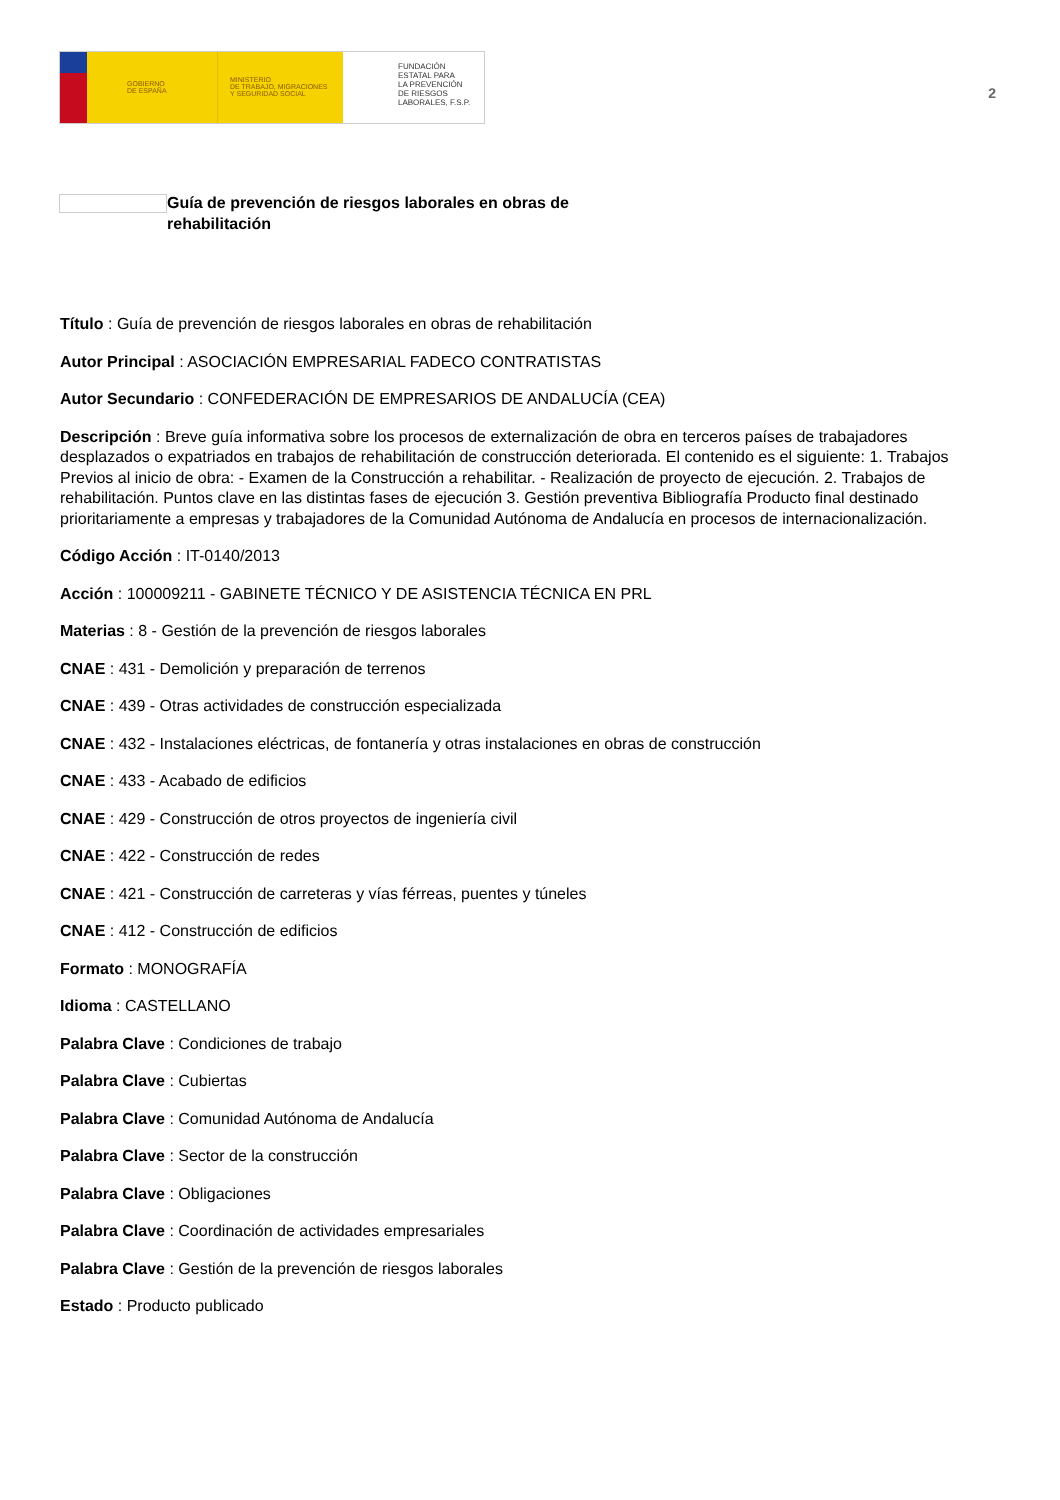GOBIERNO
DE ESPAÑA
MINISTERIO
DE TRABAJO, MIGRACIONES
Y SEGURIDAD SOCIAL
FUNDACIÓN
ESTATAL PARA
LA PREVENCIÓN
DE RIESGOS
LABORALES, F.S.P.
2
Guía de prevención de riesgos laborales en obras de rehabilitación
Título : Guía de prevención de riesgos laborales en obras de rehabilitación
Autor Principal : ASOCIACIÓN EMPRESARIAL FADECO CONTRATISTAS
Autor Secundario : CONFEDERACIÓN DE EMPRESARIOS DE ANDALUCÍA (CEA)
Descripción : Breve guía informativa sobre los procesos de externalización de obra en terceros países de trabajadores desplazados o expatriados en trabajos de rehabilitación de construcción deteriorada. El contenido es el siguiente: 1. Trabajos Previos al inicio de obra: - Examen de la Construcción a rehabilitar. - Realización de proyecto de ejecución. 2. Trabajos de rehabilitación. Puntos clave en las distintas fases de ejecución 3. Gestión preventiva Bibliografía Producto final destinado prioritariamente a empresas y trabajadores de la Comunidad Autónoma de Andalucía en procesos de internacionalización.
Código Acción : IT-0140/2013
Acción : 100009211 - GABINETE TÉCNICO Y DE ASISTENCIA TÉCNICA EN PRL
Materias : 8 - Gestión de la prevención de riesgos laborales
CNAE : 431 - Demolición y preparación de terrenos
CNAE : 439 - Otras actividades de construcción especializada
CNAE : 432 - Instalaciones eléctricas, de fontanería y otras instalaciones en obras de construcción
CNAE : 433 - Acabado de edificios
CNAE : 429 - Construcción de otros proyectos de ingeniería civil
CNAE : 422 - Construcción de redes
CNAE : 421 - Construcción de carreteras y vías férreas, puentes y túneles
CNAE : 412 - Construcción de edificios
Formato : MONOGRAFÍA
Idioma : CASTELLANO
Palabra Clave : Condiciones de trabajo
Palabra Clave : Cubiertas
Palabra Clave : Comunidad Autónoma de Andalucía
Palabra Clave : Sector de la construcción
Palabra Clave : Obligaciones
Palabra Clave : Coordinación de actividades empresariales
Palabra Clave : Gestión de la prevención de riesgos laborales
Estado : Producto publicado